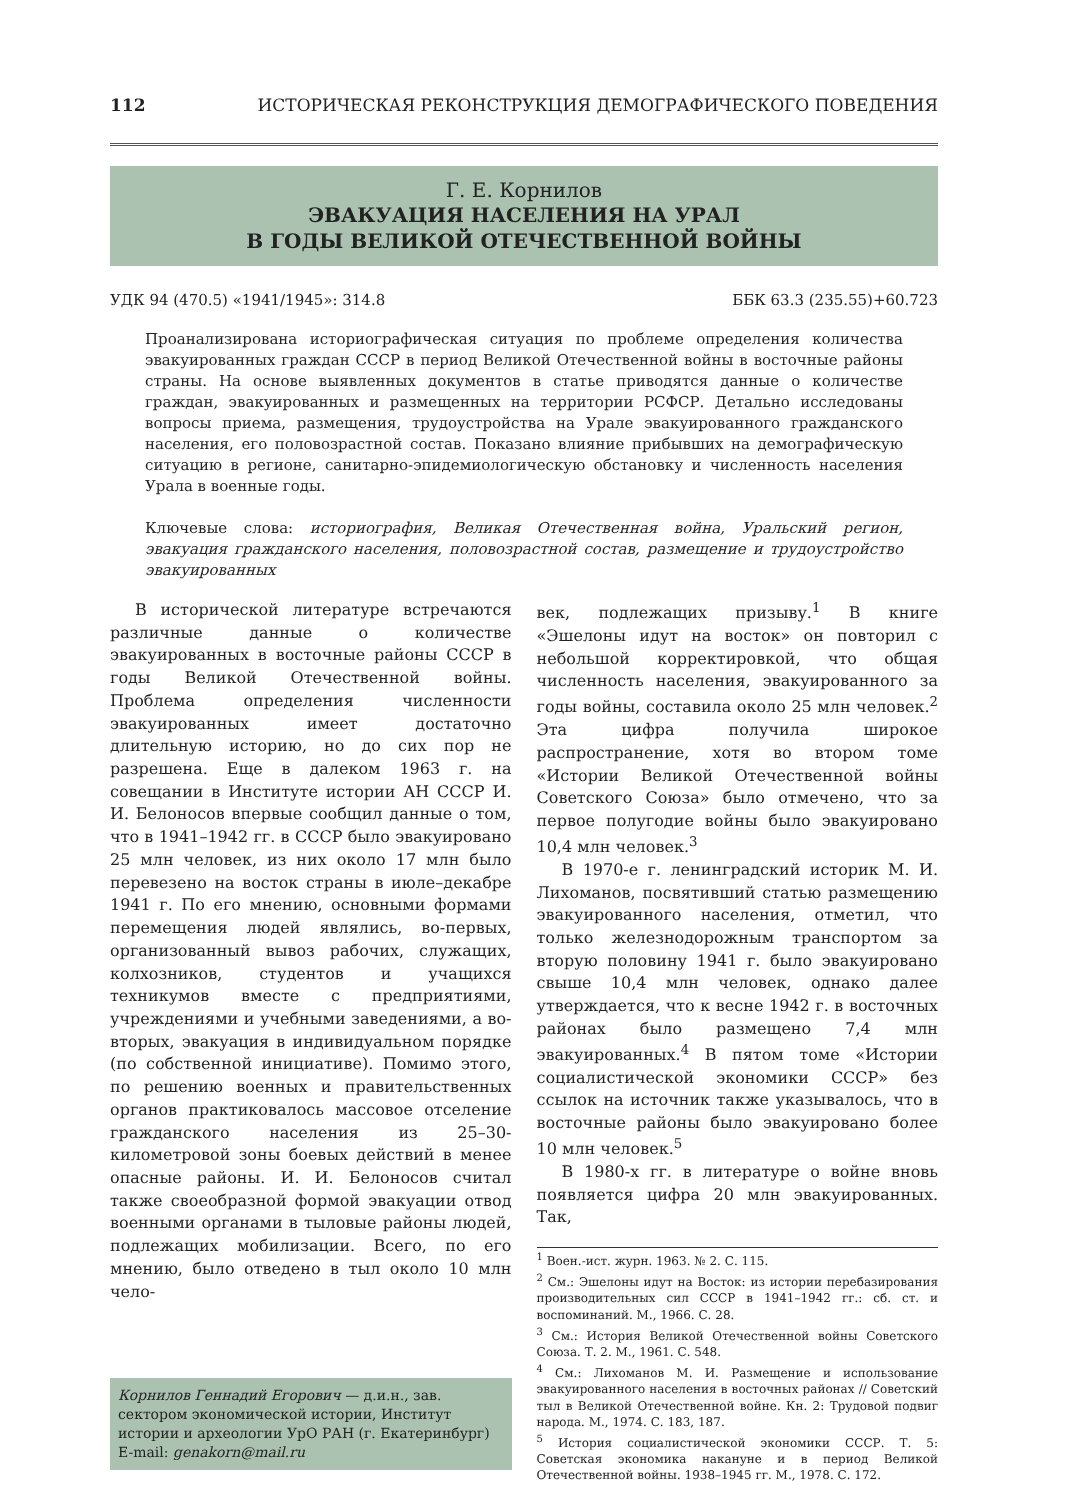112 ИСТОРИЧЕСКАЯ РЕКОНСТРУКЦИЯ ДЕМОГРАФИЧЕСКОГО ПОВЕДЕНИЯ
Г. Е. Корнилов
ЭВАКУАЦИЯ НАСЕЛЕНИЯ НА УРАЛ
В ГОДЫ ВЕЛИКОЙ ОТЕЧЕСТВЕННОЙ ВОЙНЫ
УДК 94 (470.5) «1941/1945»: 314.8 ББК 63.3 (235.55)+60.723
Проанализирована историографическая ситуация по проблеме определения количества эвакуированных граждан СССР в период Великой Отечественной войны в восточные районы страны. На основе выявленных документов в статье приводятся данные о количестве граждан, эвакуированных и размещенных на территории РСФСР. Детально исследованы вопросы приема, размещения, трудоустройства на Урале эвакуированного гражданского населения, его половозрастной состав. Показано влияние прибывших на демографическую ситуацию в регионе, санитарно-эпидемиологическую обстановку и численность населения Урала в военные годы.
Ключевые слова: историография, Великая Отечественная война, Уральский регион, эвакуация гражданского населения, половозрастной состав, размещение и трудоустройство эвакуированных
В исторической литературе встречаются различные данные о количестве эвакуированных в восточные районы СССР в годы Великой Отечественной войны. Проблема определения численности эвакуированных имеет достаточно длительную историю, но до сих пор не разрешена. Еще в далеком 1963 г. на совещании в Институте истории АН СССР И. И. Белоносов впервые сообщил данные о том, что в 1941–1942 гг. в СССР было эвакуировано 25 млн человек, из них около 17 млн было перевезено на восток страны в июле–декабре 1941 г. По его мнению, основными формами перемещения людей являлись, во-первых, организованный вывоз рабочих, служащих, колхозников, студентов и учащихся техникумов вместе с предприятиями, учреждениями и учебными заведениями, а во-вторых, эвакуация в индивидуальном порядке (по собственной инициативе). Помимо этого, по решению военных и правительственных органов практиковалось массовое отселение гражданского населения из 25–30-километровой зоны боевых действий в менее опасные районы. И. И. Белоносов считал также своеобразной формой эвакуации отвод военными органами в тыловые районы людей, подлежащих мобилизации. Всего, по его мнению, было отведено в тыл около 10 млн чело-
Корнилов Геннадий Егорович — д.и.н., зав. сектором экономической истории, Институт истории и археологии УрО РАН (г. Екатеринбург)
E-mail: genakorn@mail.ru
век, подлежащих призыву.<sup>1</sup> В книге «Эшелоны идут на восток» он повторил с небольшой корректировкой, что общая численность населения, эвакуированного за годы войны, составила около 25 млн человек.<sup>2</sup> Эта цифра получила широкое распространение, хотя во втором томе «Истории Великой Отечественной войны Советского Союза» было отмечено, что за первое полугодие войны было эвакуировано 10,4 млн человек.<sup>3</sup>
В 1970-е г. ленинградский историк М. И. Лихоманов, посвятивший статью размещению эвакуированного населения, отметил, что только железнодорожным транспортом за вторую половину 1941 г. было эвакуировано свыше 10,4 млн человек, однако далее утверждается, что к весне 1942 г. в восточных районах было размещено 7,4 млн эвакуированных.<sup>4</sup> В пятом томе «Истории социалистической экономики СССР» без ссылок на источник также указывалось, что в восточные районы было эвакуировано более 10 млн человек.<sup>5</sup>
В 1980-х гг. в литературе о войне вновь появляется цифра 20 млн эвакуированных. Так,
<sup>1</sup> Воен.-ист. журн. 1963. № 2. С. 115.
<sup>2</sup> См.: Эшелоны идут на Восток: из истории перебазирования производительных сил СССР в 1941–1942 гг.: сб. ст. и воспоминаний. М., 1966. С. 28.
<sup>3</sup> См.: История Великой Отечественной войны Советского Союза. Т. 2. М., 1961. С. 548.
<sup>4</sup> См.: Лихоманов М. И. Размещение и использование эвакуированного населения в восточных районах // Советский тыл в Великой Отечественной войне. Кн. 2: Трудовой подвиг народа. М., 1974. С. 183, 187.
<sup>5</sup> История социалистической экономики СССР. Т. 5: Советская экономика накануне и в период Великой Отечественной войны. 1938–1945 гг. М., 1978. С. 172.